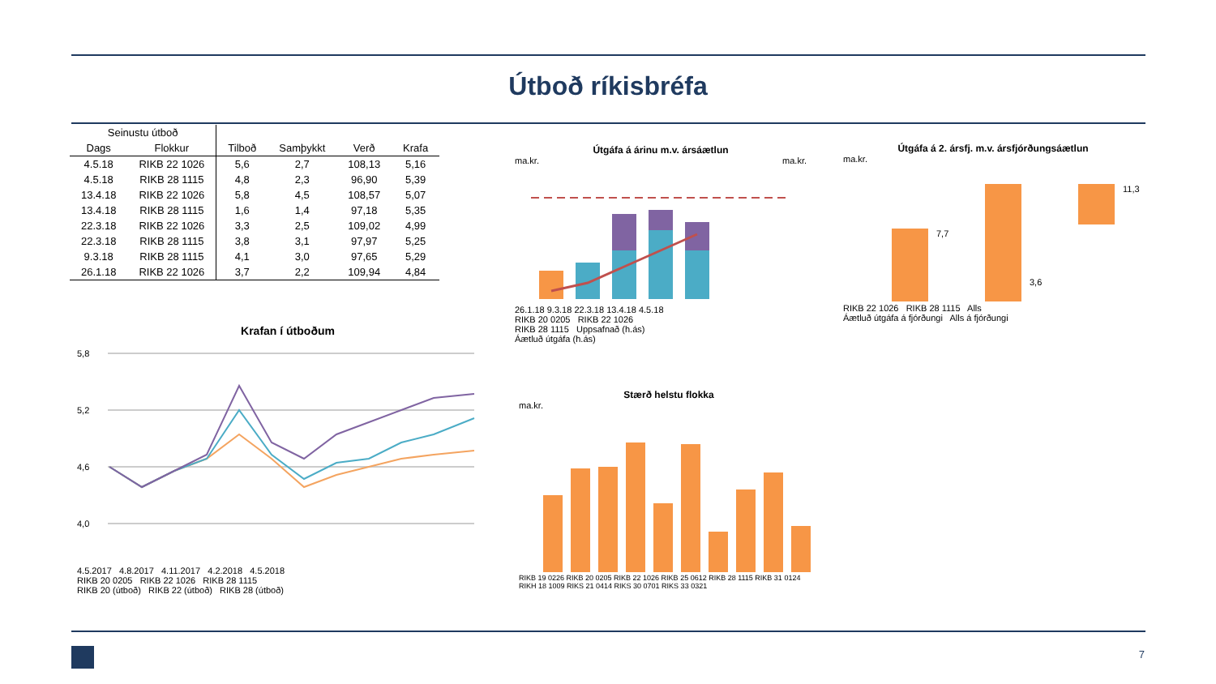Útboð ríkisbréfa
| Seinustu útboð | | | | | |
| --- | --- | --- | --- | --- | --- |
| Dags | Flokkur | Tilboð | Samþykkt | Verð | Krafa |
| 4.5.18 | RIKB 22 1026 | 5,6 | 2,7 | 108,13 | 5,16 |
| 4.5.18 | RIKB 28 1115 | 4,8 | 2,3 | 96,90 | 5,39 |
| 13.4.18 | RIKB 22 1026 | 5,8 | 4,5 | 108,57 | 5,07 |
| 13.4.18 | RIKB 28 1115 | 1,6 | 1,4 | 97,18 | 5,35 |
| 22.3.18 | RIKB 22 1026 | 3,3 | 2,5 | 109,02 | 4,99 |
| 22.3.18 | RIKB 28 1115 | 3,8 | 3,1 | 97,97 | 5,25 |
| 9.3.18 | RIKB 28 1115 | 4,1 | 3,0 | 97,65 | 5,29 |
| 26.1.18 | RIKB 22 1026 | 3,7 | 2,2 | 109,94 | 4,84 |
Krafan í útboðum
5,8
5,2
4,6
4,0
4.5.2017 4.8.2017 4.11.2017 4.2.2018 4.5.2018
RIKB 20 0205 RIKB 22 1026 RIKB 28 1115
RIKB 20 (útboð) RIKB 22 (útboð) RIKB 28 (útboð)
Útgáfa á árinu m.v. ársáætlun
ma.kr. ma.kr.
26.1.18 9.3.18 22.3.18 13.4.18 4.5.18
RIKB 20 0205 RIKB 22 1026
RIKB 28 1115 Uppsafnað (h.ás)
Áætluð útgáfa (h.ás)
Útgáfa á 2. ársfj. m.v. ársfjórðungsáætlun
ma.kr.
7,7
3,6
11,3
RIKB 22 1026 RIKB 28 1115 Alls
Áætluð útgáfa á fjórðungi Alls á fjórðungi
Stærð helstu flokka
ma.kr.
RIKB 19 0226 RIKB 20 0205 RIKB 22 1026 RIKB 25 0612 RIKB 28 1115 RIKB 31 0124 RIKH 18 1009 RIKS 21 0414 RIKS 30 0701 RIKS 33 0321
7